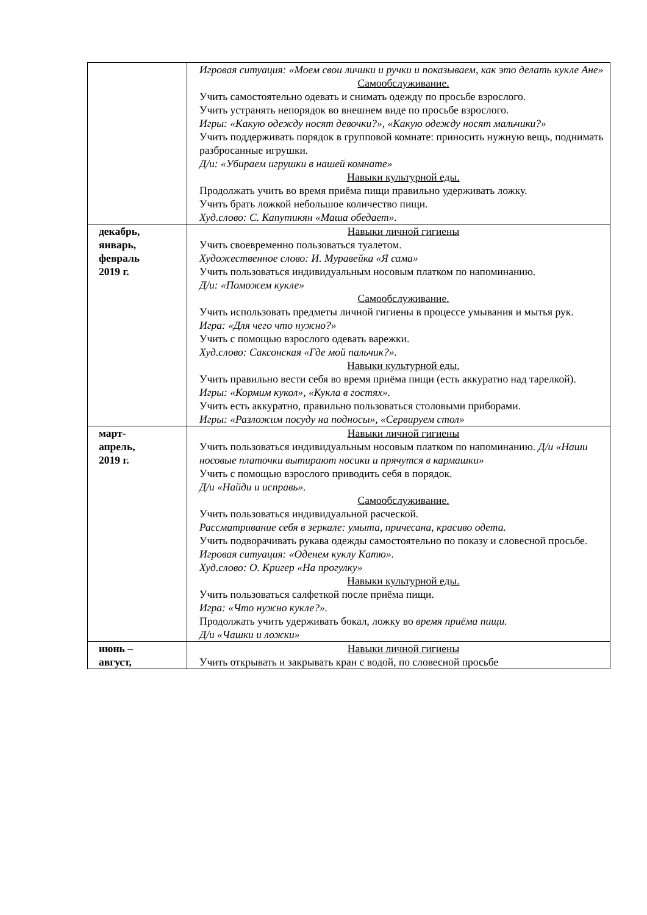| | Игровая ситуация: «Моем свои личики и ручки и показываем, как это делать кукле Ане» Самообслуживание. Учить самостоятельно одевать и снимать одежду по просьбе взрослого. Учить устранять непорядок во внешнем виде по просьбе взрослого. Игры: «Какую одежду носят девочки?», «Какую одежду носят мальчики?» Учить поддерживать порядок в групповой комнате: приносить нужную вещь, поднимать разбросанные игрушки. Д/и: «Убираем игрушки в нашей комнате» Навыки культурной еды. Продолжать учить во время приёма пищи правильно удерживать ложку. Учить брать ложкой небольшое количество пищи. Худ.слово: С. Капутикян «Маша обедает». |
| декабрь, январь, февраль 2019 г. | Навыки личной гигиены Учить своевременно пользоваться туалетом. Художественное слово: И. Муравейка «Я сама» Учить пользоваться индивидуальным носовым платком по напоминанию. Д/и: «Поможем кукле» Самообслуживание. Учить использовать предметы личной гигиены в процессе умывания и мытья рук. Игра: «Для чего что нужно?» Учить с помощью взрослого одевать варежки. Худ.слово: Саксонская «Где мой пальчик?». Навыки культурной еды. Учить правильно вести себя во время приёма пищи (есть аккуратно над тарелкой). Игры: «Кормим кукол», «Кукла в гостях». Учить есть аккуратно, правильно пользоваться столовыми приборами. Игры: «Разложим посуду на подносы», «Сервируем стол» |
| март- апрель, 2019 г. | Навыки личной гигиены Учить пользоваться индивидуальным носовым платком по напоминанию. Д/и «Наши носовые платочки вытирают носики и прячутся в кармашки» Учить с помощью взрослого приводить себя в порядок. Д/и «Найди и исправь». Самообслуживание. Учить пользоваться индивидуальной расческой. Рассматривание себя в зеркале: умыта, причесана, красиво одета. Учить подворачивать рукава одежды самостоятельно по показу и словесной просьбе. Игровая ситуация: «Оденем куклу Катю». Худ.слово: О. Кригер «На прогулку» Навыки культурной еды. Учить пользоваться салфеткой после приёма пищи. Игра: «Что нужно кукле?». Продолжать учить удерживать бокал, ложку во время приёма пищи. Д/и «Чашки и ложки» |
| июнь – август, | Навыки личной гигиены Учить открывать и закрывать кран с водой, по словесной просьбе |